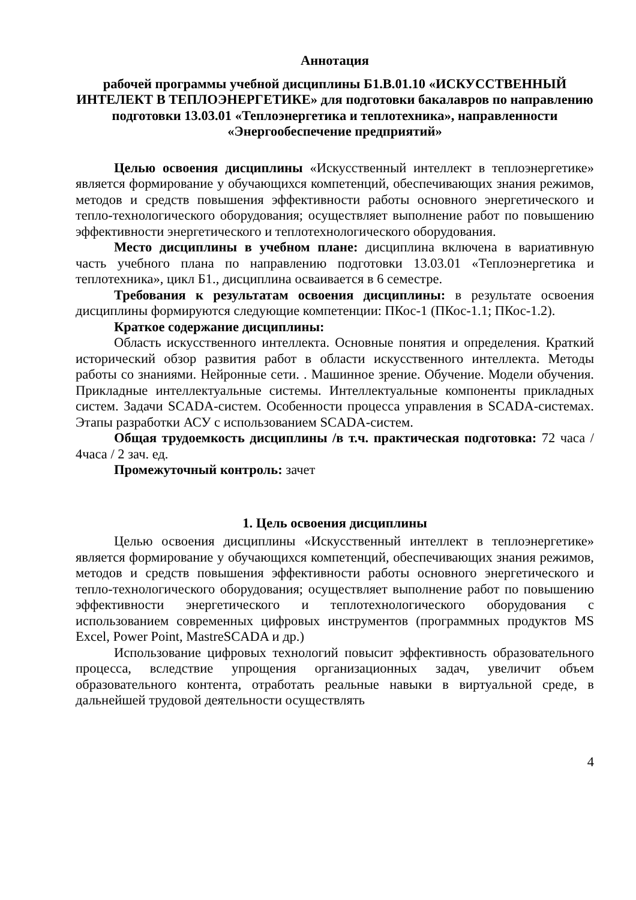Аннотация
рабочей программы учебной дисциплины Б1.В.01.10 «ИСКУССТВЕННЫЙ ИНТЕЛЕКТ В ТЕПЛОЭНЕРГЕТИКЕ» для подготовки бакалавров по направлению подготовки 13.03.01 «Теплоэнергетика и теплотехника», направленности «Энергообеспечение предприятий»
Целью освоения дисциплины «Искусственный интеллект в теплоэнергетике» является формирование у обучающихся компетенций, обеспечивающих знания режимов, методов и средств повышения эффективности работы основного энергетического и тепло-технологического оборудования; осуществляет выполнение работ по повышению эффективности энергетического и теплотехнологического оборудования.
Место дисциплины в учебном плане: дисциплина включена в вариативную часть учебного плана по направлению подготовки 13.03.01 «Теплоэнергетика и теплотехника», цикл Б1., дисциплина осваивается в 6 семестре.
Требования к результатам освоения дисциплины: в результате освоения дисциплины формируются следующие компетенции: ПКос-1 (ПКос-1.1; ПКос-1.2).
Краткое содержание дисциплины:
Область искусственного интеллекта. Основные понятия и определения. Краткий исторический обзор развития работ в области искусственного интеллекта. Методы работы со знаниями. Нейронные сети. . Машинное зрение. Обучение. Модели обучения. Прикладные интеллектуальные системы. Интеллектуальные компоненты прикладных систем. Задачи SCADA-систем. Особенности процесса управления в SCADA-системах. Этапы разработки АСУ с использованием SCADA-систем.
Общая трудоемкость дисциплины /в т.ч. практическая подготовка: 72 часа / 4часа / 2 зач. ед.
Промежуточный контроль: зачет
1. Цель освоения дисциплины
Целью освоения дисциплины «Искусственный интеллект в теплоэнергетике» является формирование у обучающихся компетенций, обеспечивающих знания режимов, методов и средств повышения эффективности работы основного энергетического и тепло-технологического оборудования; осуществляет выполнение работ по повышению эффективности энергетического и теплотехнологического оборудования с использованием современных цифровых инструментов (программных продуктов MS Excel, Power Point, MastreSCADA и др.)
Использование цифровых технологий повысит эффективность образовательного процесса, вследствие упрощения организационных задач, увеличит объем образовательного контента, отработать реальные навыки в виртуальной среде, в дальнейшей трудовой деятельности осуществлять
4